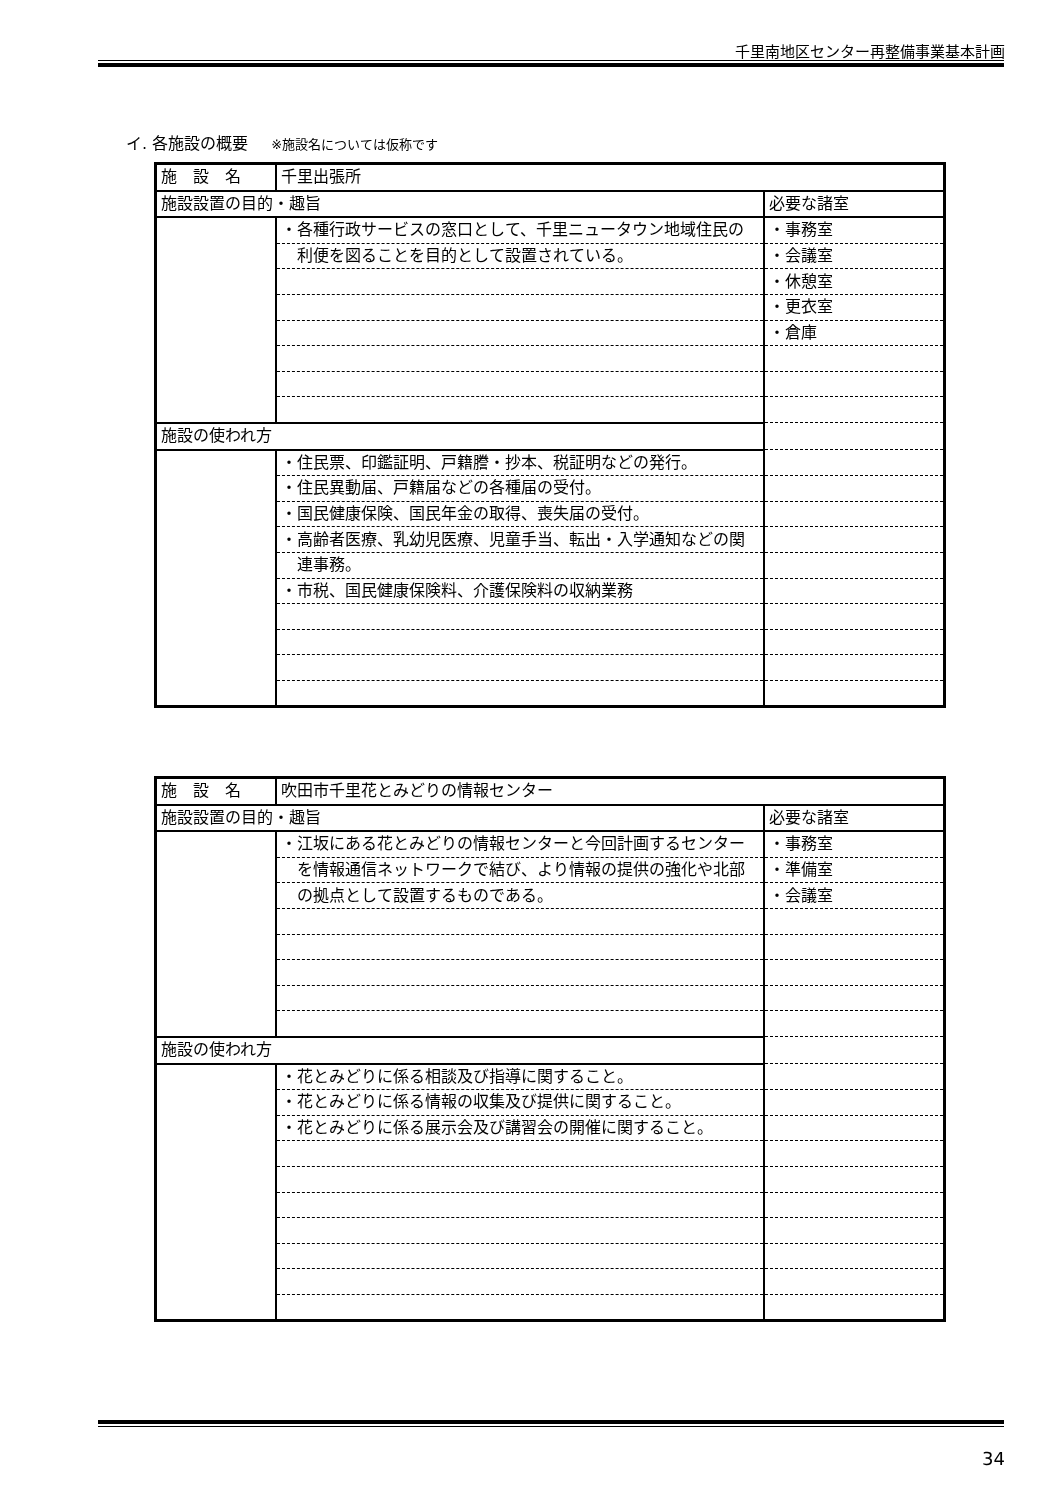千里南地区センター再整備事業基本計画
イ. 各施設の概要 ※施設名については仮称です
| 施 設 名 | 千里出張所 | |
| 施設設置の目的・趣旨 | | 必要な諸室 |
| | ・各種行政サービスの窓口として、千里ニュータウン地域住民の | ・事務室 |
| | 利便を図ることを目的として設置されている。 | ・会議室 |
| | | ・休憩室 |
| | | ・更衣室 |
| | | ・倉庫 |
| 施設の使われ方 | | |
| | ・住民票、印鑑証明、戸籍謄・抄本、税証明などの発行。 | |
| | ・住民異動届、戸籍届などの各種届の受付。 | |
| | ・国民健康保険、国民年金の取得、喪失届の受付。 | |
| | ・高齢者医療、乳幼児医療、児童手当、転出・入学通知などの関 | |
| | 連事務。 | |
| | ・市税、国民健康保険料、介護保険料の収納業務 | |
| 施 設 名 | 吹田市千里花とみどりの情報センター | |
| 施設設置の目的・趣旨 | | 必要な諸室 |
| | ・江坂にある花とみどりの情報センターと今回計画するセンター | ・事務室 |
| | を情報通信ネットワークで結び、より情報の提供の強化や北部 | ・準備室 |
| | の拠点として設置するものである。 | ・会議室 |
| 施設の使われ方 | | |
| | ・花とみどりに係る相談及び指導に関すること。 | |
| | ・花とみどりに係る情報の収集及び提供に関すること。 | |
| | ・花とみどりに係る展示会及び講習会の開催に関すること。 | |
34